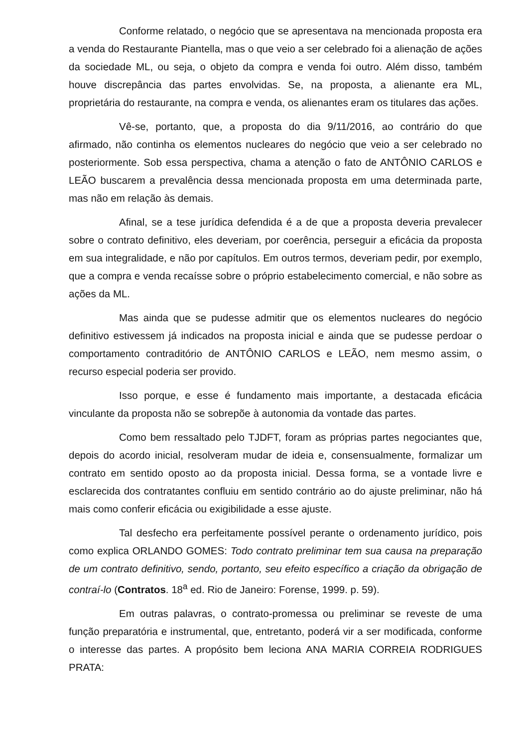Conforme relatado, o negócio que se apresentava na mencionada proposta era a venda do Restaurante Piantella, mas o que veio a ser celebrado foi a alienação de ações da sociedade ML, ou seja, o objeto da compra e venda foi outro. Além disso, também houve discrepância das partes envolvidas. Se, na proposta, a alienante era ML, proprietária do restaurante, na compra e venda, os alienantes eram os titulares das ações.
Vê-se, portanto, que, a proposta do dia 9/11/2016, ao contrário do que afirmado, não continha os elementos nucleares do negócio que veio a ser celebrado no posteriormente. Sob essa perspectiva, chama a atenção o fato de ANTÔNIO CARLOS e LEÃO buscarem a prevalência dessa mencionada proposta em uma determinada parte, mas não em relação às demais.
Afinal, se a tese jurídica defendida é a de que a proposta deveria prevalecer sobre o contrato definitivo, eles deveriam, por coerência, perseguir a eficácia da proposta em sua integralidade, e não por capítulos. Em outros termos, deveriam pedir, por exemplo, que a compra e venda recaísse sobre o próprio estabelecimento comercial, e não sobre as ações da ML.
Mas ainda que se pudesse admitir que os elementos nucleares do negócio definitivo estivessem já indicados na proposta inicial e ainda que se pudesse perdoar o comportamento contraditório de ANTÔNIO CARLOS e LEÃO, nem mesmo assim, o recurso especial poderia ser provido.
Isso porque, e esse é fundamento mais importante, a destacada eficácia vinculante da proposta não se sobrepõe à autonomia da vontade das partes.
Como bem ressaltado pelo TJDFT, foram as próprias partes negociantes que, depois do acordo inicial, resolveram mudar de ideia e, consensualmente, formalizar um contrato em sentido oposto ao da proposta inicial. Dessa forma, se a vontade livre e esclarecida dos contratantes confluiu em sentido contrário ao do ajuste preliminar, não há mais como conferir eficácia ou exigibilidade a esse ajuste.
Tal desfecho era perfeitamente possível perante o ordenamento jurídico, pois como explica ORLANDO GOMES: Todo contrato preliminar tem sua causa na preparação de um contrato definitivo, sendo, portanto, seu efeito específico a criação da obrigação de contraí-lo (Contratos. 18<sup>a</sup> ed. Rio de Janeiro: Forense, 1999. p. 59).
Em outras palavras, o contrato-promessa ou preliminar se reveste de uma função preparatória e instrumental, que, entretanto, poderá vir a ser modificada, conforme o interesse das partes. A propósito bem leciona ANA MARIA CORREIA RODRIGUES PRATA: